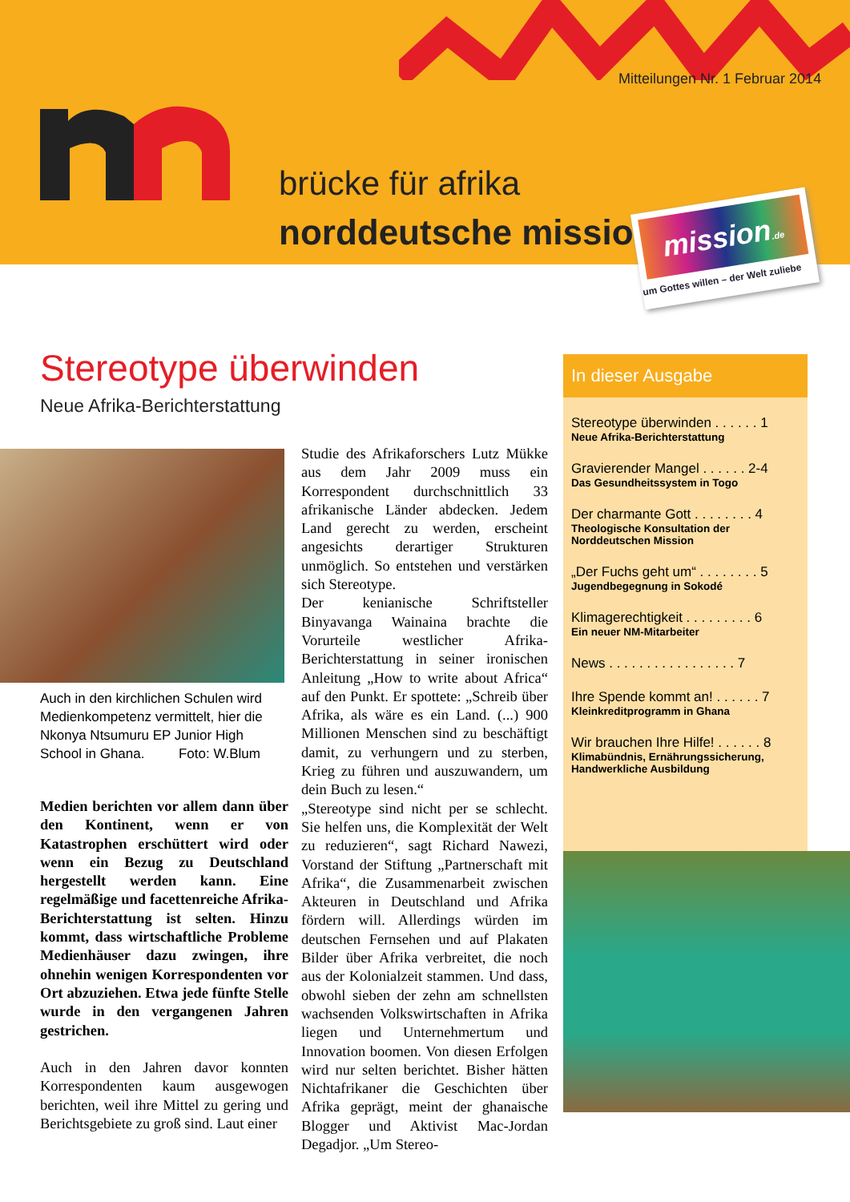Mitteilungen Nr. 1 Februar 2014
brücke für afrika
norddeutsche mission
mission.de
um Gottes willen – der Welt zuliebe
Stereotype überwinden
Neue Afrika-Berichterstattung
Auch in den kirchlichen Schulen wird Medienkompetenz vermittelt, hier die Nkonya Ntsumuru EP Junior High School in Ghana. Foto: W.Blum
Medien berichten vor allem dann über den Kontinent, wenn er von Katastrophen erschüttert wird oder wenn ein Bezug zu Deutschland hergestellt werden kann. Eine regelmäßige und facettenreiche Afrika-Berichterstattung ist selten. Hinzu kommt, dass wirtschaftliche Probleme Medienhäuser dazu zwingen, ihre ohnehin wenigen Korrespondenten vor Ort abzuziehen. Etwa jede fünfte Stelle wurde in den vergangenen Jahren gestrichen.
Auch in den Jahren davor konnten Korrespondenten kaum ausgewogen berichten, weil ihre Mittel zu gering und Berichtsgebiete zu groß sind. Laut einer
Studie des Afrikaforschers Lutz Mükke aus dem Jahr 2009 muss ein Korrespondent durchschnittlich 33 afrikanische Länder abdecken. Jedem Land gerecht zu werden, erscheint angesichts derartiger Strukturen unmöglich. So entstehen und verstärken sich Stereotype.
Der kenianische Schriftsteller Binyavanga Wainaina brachte die Vorurteile westlicher Afrika-Berichterstattung in seiner ironischen Anleitung „How to write about Africa“ auf den Punkt. Er spottete: „Schreib über Afrika, als wäre es ein Land. (...) 900 Millionen Menschen sind zu beschäftigt damit, zu verhungern und zu sterben, Krieg zu führen und auszuwandern, um dein Buch zu lesen.“
„Stereotype sind nicht per se schlecht. Sie helfen uns, die Komplexität der Welt zu reduzieren“, sagt Richard Nawezi, Vorstand der Stiftung „Partnerschaft mit Afrika“, die Zusammenarbeit zwischen Akteuren in Deutschland und Afrika fördern will. Allerdings würden im deutschen Fernsehen und auf Plakaten Bilder über Afrika verbreitet, die noch aus der Kolonialzeit stammen. Und dass, obwohl sieben der zehn am schnellsten wachsenden Volkswirtschaften in Afrika liegen und Unternehmertum und Innovation boomen. Von diesen Erfolgen wird nur selten berichtet. Bisher hätten Nichtafrikaner die Geschichten über Afrika geprägt, meint der ghanaische Blogger und Aktivist Mac-Jordan Degadjor. „Um Stereo-
In dieser Ausgabe
Stereotype überwinden . . . . . . 1
Neue Afrika-Berichterstattung
Gravierender Mangel . . . . . . 2-4
Das Gesundheitssystem in Togo
Der charmante Gott . . . . . . . . 4
Theologische Konsultation der Norddeutschen Mission
„Der Fuchs geht um“ . . . . . . . . 5
Jugendbegegnung in Sokodé
Klimagerechtigkeit . . . . . . . . . 6
Ein neuer NM-Mitarbeiter
News . . . . . . . . . . . . . . . . . 7
Ihre Spende kommt an! . . . . . . 7
Kleinkreditprogramm in Ghana
Wir brauchen Ihre Hilfe! . . . . . . 8
Klimabündnis, Ernährungssicherung, Handwerkliche Ausbildung